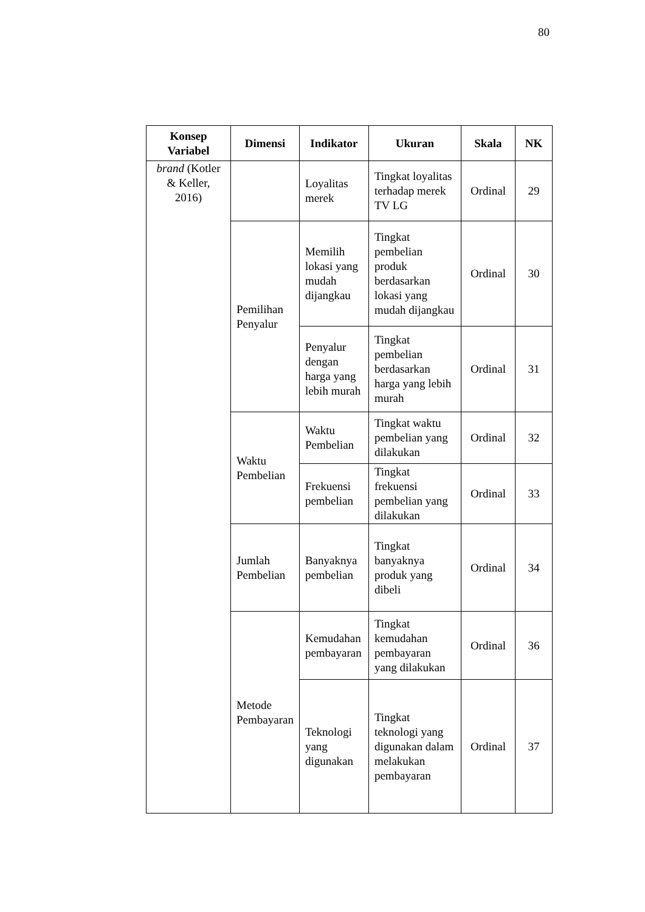80
| Konsep Variabel | Dimensi | Indikator | Ukuran | Skala | NK |
| --- | --- | --- | --- | --- | --- |
| brand (Kotler & Keller, 2016) | | Loyalitas merek | Tingkat loyalitas terhadap merek TV LG | Ordinal | 29 |
| | Pemilihan Penyalur | Memilih lokasi yang mudah dijangkau | Tingkat pembelian produk berdasarkan lokasi yang mudah dijangkau | Ordinal | 30 |
| | | Penyalur dengan harga yang lebih murah | Tingkat pembelian berdasarkan harga yang lebih murah | Ordinal | 31 |
| | Waktu Pembelian | Waktu Pembelian | Tingkat waktu pembelian yang dilakukan | Ordinal | 32 |
| | | Frekuensi pembelian | Tingkat frekuensi pembelian yang dilakukan | Ordinal | 33 |
| | Jumlah Pembelian | Banyaknya pembelian | Tingkat banyaknya produk yang dibeli | Ordinal | 34 |
| | Metode Pembayaran | Kemudahan pembayaran | Tingkat kemudahan pembayaran yang dilakukan | Ordinal | 36 |
| | | Teknologi yang digunakan | Tingkat teknologi yang digunakan dalam melakukan pembayaran | Ordinal | 37 |